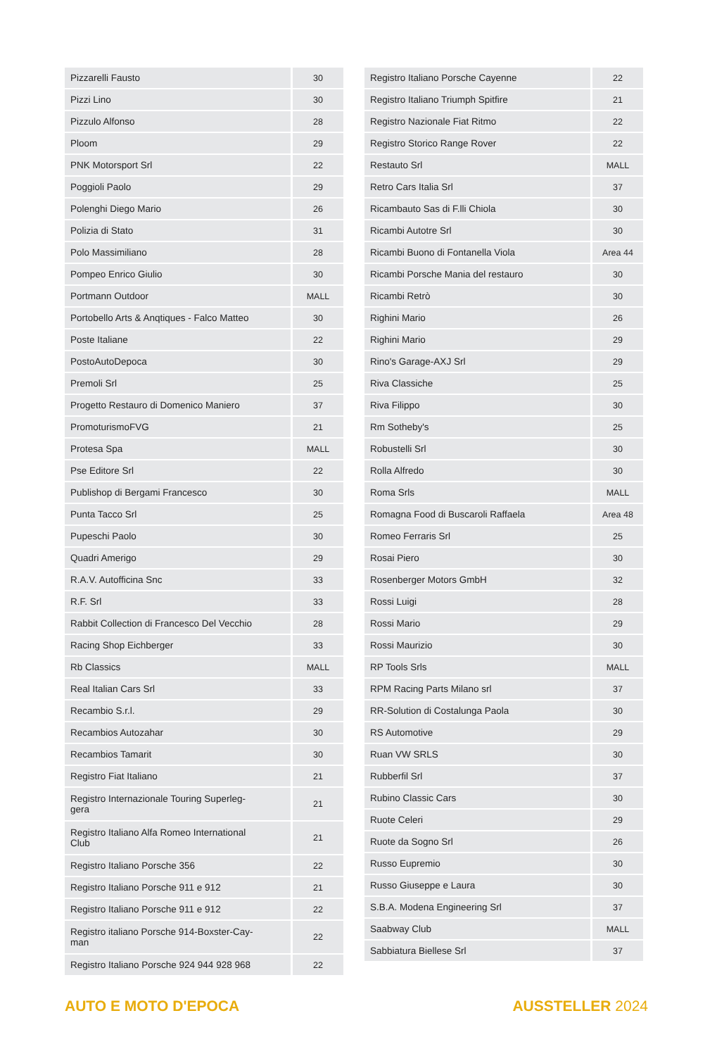| Pizzarelli Fausto | 30 |
| Pizzi Lino | 30 |
| Pizzulo Alfonso | 28 |
| Ploom | 29 |
| PNK Motorsport Srl | 22 |
| Poggioli Paolo | 29 |
| Polenghi Diego Mario | 26 |
| Polizia di Stato | 31 |
| Polo Massimiliano | 28 |
| Pompeo Enrico Giulio | 30 |
| Portmann Outdoor | MALL |
| Portobello Arts & Anqtiques - Falco Matteo | 30 |
| Poste Italiane | 22 |
| PostoAutoDepoca | 30 |
| Premoli Srl | 25 |
| Progetto Restauro di Domenico Maniero | 37 |
| PromoturismoFVG | 21 |
| Protesa Spa | MALL |
| Pse Editore Srl | 22 |
| Publishop di Bergami Francesco | 30 |
| Punta Tacco Srl | 25 |
| Pupeschi Paolo | 30 |
| Quadri Amerigo | 29 |
| R.A.V. Autofficina Snc | 33 |
| R.F. Srl | 33 |
| Rabbit Collection di Francesco Del Vecchio | 28 |
| Racing Shop Eichberger | 33 |
| Rb Classics | MALL |
| Real Italian Cars Srl | 33 |
| Recambio S.r.l. | 29 |
| Recambios Autozahar | 30 |
| Recambios Tamarit | 30 |
| Registro Fiat Italiano | 21 |
| Registro Internazionale Touring Superleg- gera | 21 |
| Registro Italiano Alfa Romeo International Club | 21 |
| Registro Italiano Porsche 356 | 22 |
| Registro Italiano Porsche 911 e 912 | 21 |
| Registro Italiano Porsche 911 e 912 | 22 |
| Registro italiano Porsche 914-Boxster-Cay- man | 22 |
| Registro Italiano Porsche 924 944 928 968 | 22 |
| Registro Italiano Porsche Cayenne | 22 |
| Registro Italiano Triumph Spitfire | 21 |
| Registro Nazionale Fiat Ritmo | 22 |
| Registro Storico Range Rover | 22 |
| Restauto Srl | MALL |
| Retro Cars Italia Srl | 37 |
| Ricambauto Sas di F.lli Chiola | 30 |
| Ricambi Autotre Srl | 30 |
| Ricambi Buono di Fontanella Viola | Area 44 |
| Ricambi Porsche Mania del restauro | 30 |
| Ricambi Retrò | 30 |
| Righini Mario | 26 |
| Righini Mario | 29 |
| Rino's Garage-AXJ Srl | 29 |
| Riva Classiche | 25 |
| Riva Filippo | 30 |
| Rm Sotheby's | 25 |
| Robustelli Srl | 30 |
| Rolla Alfredo | 30 |
| Roma Srls | MALL |
| Romagna Food di Buscaroli Raffaela | Area 48 |
| Romeo Ferraris Srl | 25 |
| Rosai Piero | 30 |
| Rosenberger Motors GmbH | 32 |
| Rossi Luigi | 28 |
| Rossi Mario | 29 |
| Rossi Maurizio | 30 |
| RP Tools Srls | MALL |
| RPM Racing Parts Milano srl | 37 |
| RR-Solution di Costalunga Paola | 30 |
| RS Automotive | 29 |
| Ruan VW SRLS | 30 |
| Rubberfil Srl | 37 |
| Rubino Classic Cars | 30 |
| Ruote Celeri | 29 |
| Ruote da Sogno Srl | 26 |
| Russo Eupremio | 30 |
| Russo Giuseppe e Laura | 30 |
| S.B.A. Modena Engineering Srl | 37 |
| Saabway Club | MALL |
| Sabbiatura Biellese Srl | 37 |
AUTO E MOTO D'EPOCA AUSSTELLER 2024